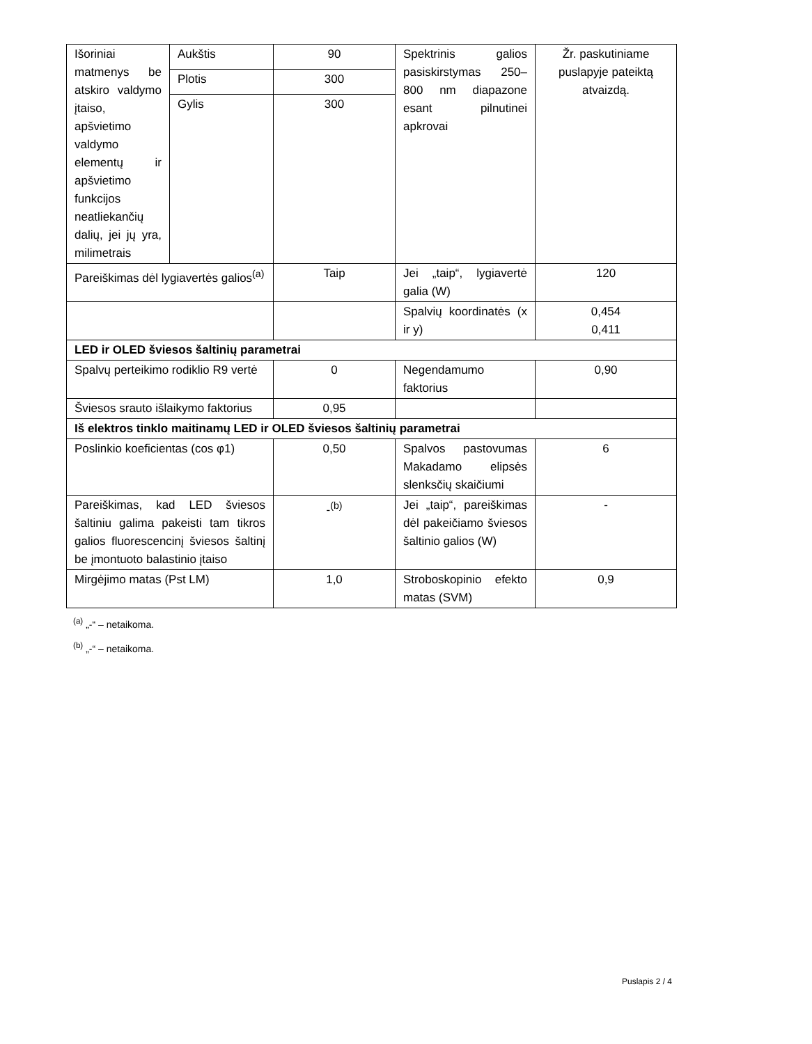| Išoriniai matmenys be atskiro valdymo įtaiso, apšvietimo valdymo elementų ir apšvietimo funkcijos neatliekančių dalių, jei jų yra, milimetrais | Aukštis | 90 | Spektrinis galios pasiskirstymas 250–800 nm diapazone esant pilnutinei apkrovai | Žr. paskutiniame puslapyje pateiktą atvaizdą. |
| | Plotis | 300 | | |
| | Gylis | 300 | | |
| Pareiškimas dėl lygiavertės galios<sup>(a)</sup> | | Taip | Jei „taip“, lygiavertė galia (W) | 120 |
| | | | Spalvių koordinatės (x ir y) | 0,454 0,411 |
| LED ir OLED šviesos šaltinių parametrai | | | | |
| Spalvų perteikimo rodiklio R9 vertė | | 0 | Negendamumo faktorius | 0,90 |
| Šviesos srauto išlaikymo faktorius | | 0,95 | | |
| Iš elektros tinklo maitinamų LED ir OLED šviesos šaltinių parametrai | | | | |
| Poslinkio koeficientas (cos φ1) | | 0,50 | Spalvos pastovumas Makadamo elipsės slenksčių skaičiumi | 6 |
| Pareiškimas, kad LED šviesos šaltiniu galima pakeisti tam tikros galios fluorescencinį šviesos šaltinį be įmontuoto balastinio įtaiso | | -<sup>(b)</sup> | Jei „taip“, pareiškimas dėl pakeičiamo šviesos šaltinio galios (W) | - |
| Mirgėjimo matas (Pst LM) | | 1,0 | Stroboskopinio efekto matas (SVM) | 0,9 |
<sup>(a)</sup> „-“ – netaikoma.
<sup>(b)</sup> „-“ – netaikoma.
Puslapis 2 / 4